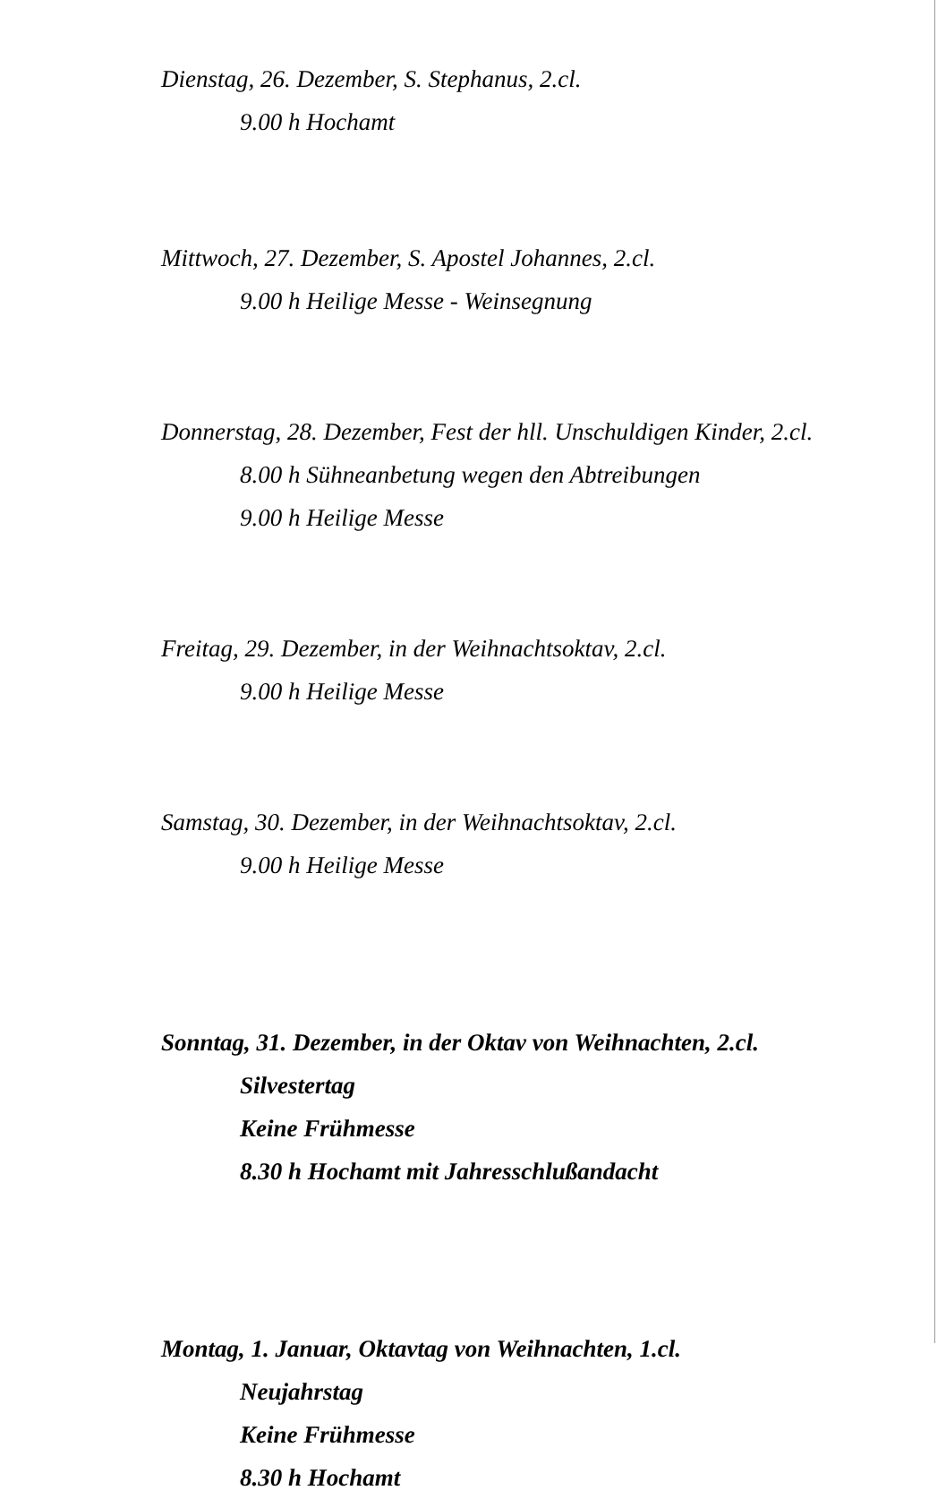Dienstag, 26. Dezember, S. Stephanus, 2.cl.
9.00 h Hochamt
Mittwoch, 27. Dezember, S. Apostel Johannes, 2.cl.
9.00 h Heilige Messe - Weinsegnung
Donnerstag, 28. Dezember, Fest der hll. Unschuldigen Kinder, 2.cl.
8.00 h Sühneanbetung wegen den Abtreibungen
9.00 h Heilige Messe
Freitag, 29. Dezember, in der Weihnachtsoktav, 2.cl.
9.00 h Heilige Messe
Samstag, 30. Dezember, in der Weihnachtsoktav, 2.cl.
9.00 h Heilige Messe
Sonntag, 31. Dezember, in der Oktav von Weihnachten, 2.cl.
Silvestertag
Keine Frühmesse
8.30 h Hochamt mit Jahresschlußandacht
Montag, 1. Januar, Oktavtag von Weihnachten, 1.cl.
Neujahrstag
Keine Frühmesse
8.30 h Hochamt